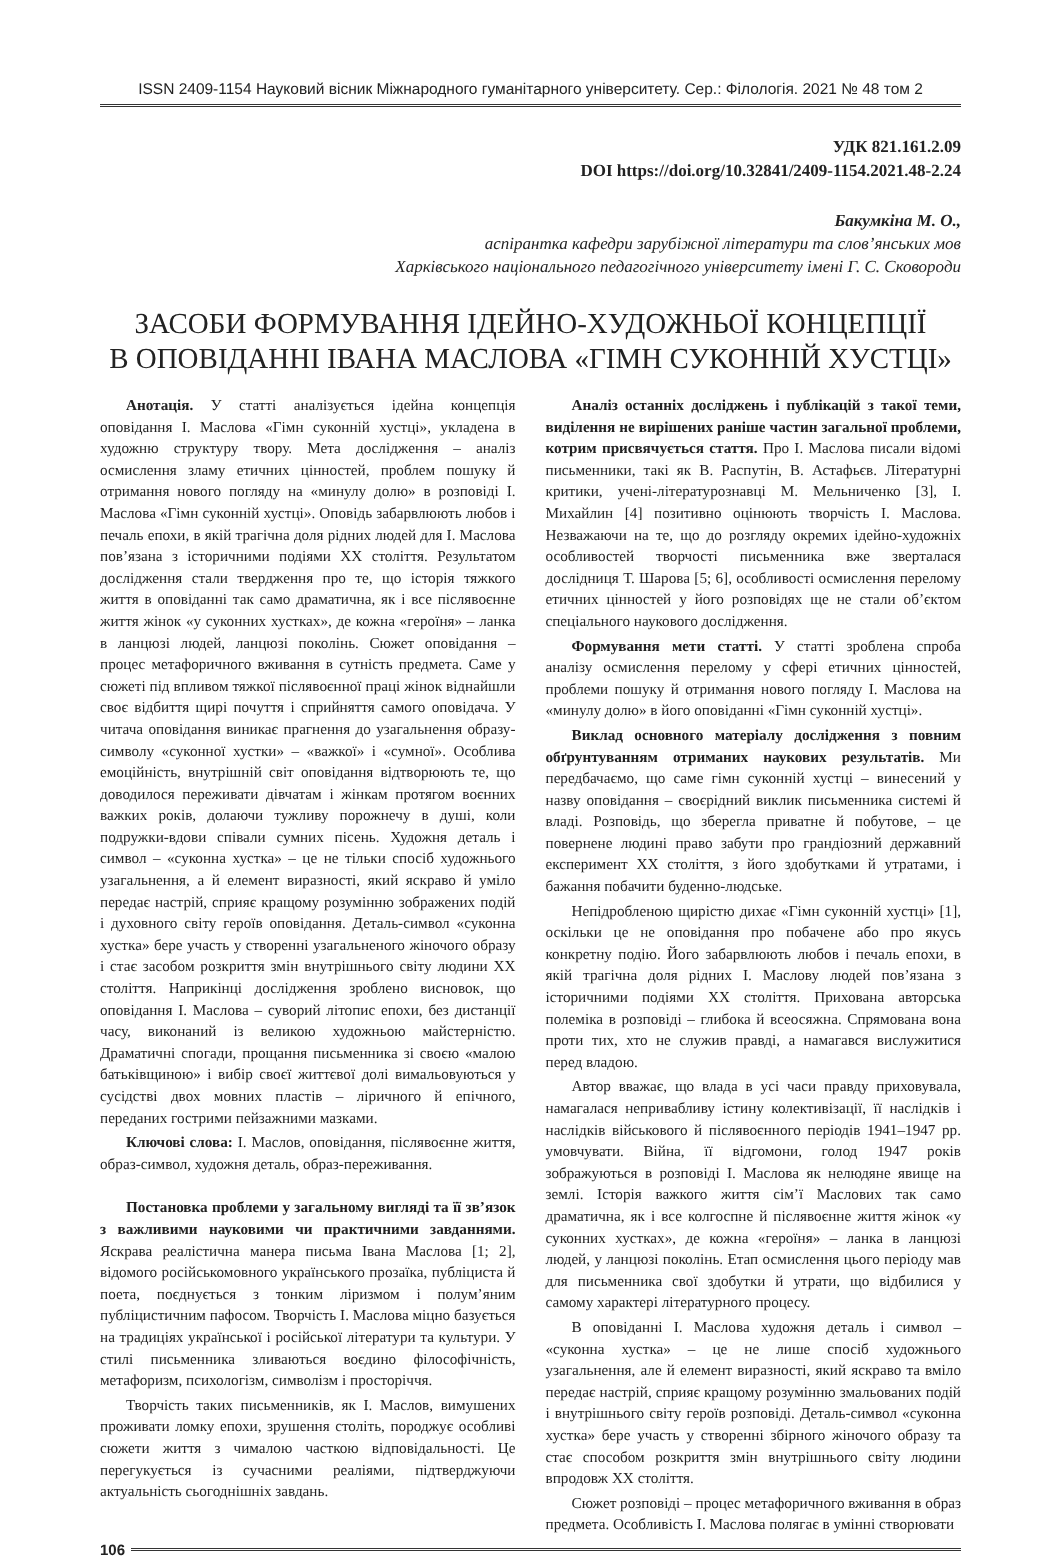ISSN 2409-1154 Науковий вісник Міжнародного гуманітарного університету. Сер.: Філологія. 2021 № 48 том 2
УДК 821.161.2.09
DOI https://doi.org/10.32841/2409-1154.2021.48-2.24
Бакумкіна М. О.,
аспірантка кафедри зарубіжної літератури та слов’янських мов
Харківського національного педагогічного університету імені Г. С. Сковороди
ЗАСОБИ ФОРМУВАННЯ ІДЕЙНО-ХУДОЖНЬОЇ КОНЦЕПЦІЇ
В ОПОВІДАННІ ІВАНА МАСЛОВА «ГІМН СУКОННІЙ ХУСТЦІ»
Анотація. У статті аналізується ідейна концепція оповідання І. Маслова «Гімн суконній хустці», укладена в художню структуру твору. Мета дослідження – аналіз осмислення зламу етичних цінностей, проблем пошуку й отримання нового погляду на «минулу долю» в розповіді І. Маслова «Гімн суконній хустці». Оповідь забарвлюють любов і печаль епохи, в якій трагічна доля рідних людей для І. Маслова пов’язана з історичними подіями XX століття. Результатом дослідження стали твердження про те, що історія тяжкого життя в оповіданні так само драматична, як і все післявоєнне життя жінок «у суконних хустках», де кожна «героїня» – ланка в ланцюзі людей, ланцюзі поколінь. Сюжет оповідання – процес метафоричного вживання в сутність предмета. Саме у сюжеті під впливом тяжкої післявоєнної праці жінок віднайшли своє відбиття щирі почуття і сприйняття самого оповідача. У читача оповідання виникає прагнення до узагальнення образу-символу «суконної хустки» – «важкої» і «сумної». Особлива емоційність, внутрішній світ оповідання відтворюють те, що доводилося переживати дівчатам і жінкам протягом воєнних важких років, долаючи тужливу порожнечу в душі, коли подружки-вдови співали сумних пісень. Художня деталь і символ – «суконна хустка» – це не тільки спосіб художнього узагальнення, а й елемент виразності, який яскраво й уміло передає настрій, сприяє кращому розумінню зображених подій і духовного світу героїв оповідання. Деталь-символ «суконна хустка» бере участь у створенні узагальненого жіночого образу і стає засобом розкриття змін внутрішнього світу людини XX століття. Наприкінці дослідження зроблено висновок, що оповідання І. Маслова – суворий літопис епохи, без дистанції часу, виконаний із великою художньою майстерністю. Драматичні спогади, прощання письменника зі своєю «малою батьківщиною» і вибір своєї життєвої долі вимальовуються у сусідстві двох мовних пластів – ліричного й епічного, переданих гострими пейзажними мазками.
Ключові слова: І. Маслов, оповідання, післявоєнне життя, образ-символ, художня деталь, образ-переживання.
Постановка проблеми у загальному вигляді та її зв’язок з важливими науковими чи практичними завданнями. Яскрава реалістична манера письма Івана Маслова [1; 2], відомого російськомовного українського прозаїка, публіциста й поета, поєднується з тонким ліризмом і полум’яним публіцистичним пафосом. Творчість І. Маслова міцно базується на традиціях української і російської літератури та культури. У стилі письменника зливаються воєдино філософічність, метафоризм, психологізм, символізм і просторіччя.
Творчість таких письменників, як І. Маслов, вимушених проживати ломку епохи, зрушення століть, породжує особливі сюжети життя з чималою часткою відповідальності. Це перегукується із сучасними реаліями, підтверджуючи актуальність сьогоднішніх завдань.
Аналіз останніх досліджень і публікацій з такої теми, виділення не вирішених раніше частин загальної проблеми, котрим присвячується стаття. Про І. Маслова писали відомі письменники, такі як В. Распутін, В. Астафьєв. Літературні критики, учені-літературознавці М. Мельниченко [3], І. Михайлин [4] позитивно оцінюють творчість І. Маслова. Незважаючи на те, що до розгляду окремих ідейно-художніх особливостей творчості письменника вже зверталася дослідниця Т. Шарова [5; 6], особливості осмислення перелому етичних цінностей у його розповідях ще не стали об’єктом спеціального наукового дослідження.
Формування мети статті. У статті зроблена спроба аналізу осмислення перелому у сфері етичних цінностей, проблеми пошуку й отримання нового погляду І. Маслова на «минулу долю» в його оповіданні «Гімн суконній хустці».
Виклад основного матеріалу дослідження з повним обґрунтуванням отриманих наукових результатів. Ми передбачаємо, що саме гімн суконній хустці – винесений у назву оповідання – своєрідний виклик письменника системі й владі. Розповідь, що зберегла приватне й побутове, – це повернене людині право забути про грандіозний державний експеримент XX століття, з його здобутками й утратами, і бажання побачити буденно-людське.
Непідробленою щирістю дихає «Гімн суконній хустці» [1], оскільки це не оповідання про побачене або про якусь конкретну подію. Його забарвлюють любов і печаль епохи, в якій трагічна доля рідних І. Маслову людей пов’язана з історичними подіями XX століття. Прихована авторська полеміка в розповіді – глибока й всеосяжна. Спрямована вона проти тих, хто не служив правді, а намагався вислужитися перед владою.
Автор вважає, що влада в усі часи правду приховувала, намагалася непривабливу істину колективізації, її наслідків і наслідків військового й післявоєнного періодів 1941–1947 рр. умовчувати. Війна, її відгомони, голод 1947 років зображуються в розповіді І. Маслова як нелюдяне явище на землі. Історія важкого життя сім’ї Маслових так само драматична, як і все колгоспне й післявоєнне життя жінок «у суконних хустках», де кожна «героїня» – ланка в ланцюзі людей, у ланцюзі поколінь. Етап осмислення цього періоду мав для письменника свої здобутки й утрати, що відбилися у самому характері літературного процесу.
В оповіданні І. Маслова художня деталь і символ – «суконна хустка» – це не лише спосіб художнього узагальнення, але й елемент виразності, який яскраво та вміло передає настрій, сприяє кращому розумінню змальованих подій і внутрішнього світу героїв розповіді. Деталь-символ «суконна хустка» бере участь у створенні збірного жіночого образу та стає способом розкриття змін внутрішнього світу людини впродовж XX століття.
Сюжет розповіді – процес метафоричного вживання в образ предмета. Особливість І. Маслова полягає в умінні створювати
106